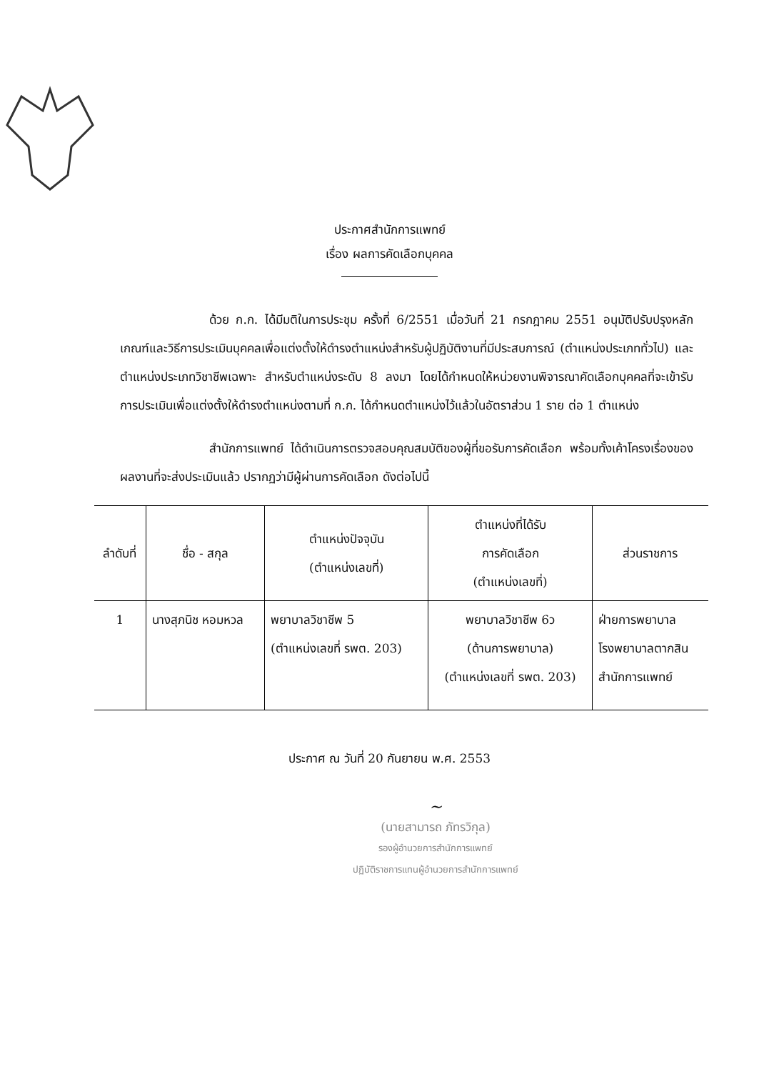ประกาศสำนักการแพทย์
เรื่อง ผลการคัดเลือกบุคคล
ด้วย ก.ก. ได้มีมติในการประชุม ครั้งที่ 6/2551 เมื่อวันที่ 21 กรกฎาคม 2551 อนุมัติปรับปรุงหลักเกณฑ์และวิธีการประเมินบุคคลเพื่อแต่งตั้งให้ดำรงตำแหน่งสำหรับผู้ปฏิบัติงานที่มีประสบการณ์ (ตำแหน่งประเภททั่วไป) และตำแหน่งประเภทวิชาชีพเฉพาะ สำหรับตำแหน่งระดับ 8 ลงมา โดยได้กำหนดให้หน่วยงานพิจารณาคัดเลือกบุคคลที่จะเข้ารับการประเมินเพื่อแต่งตั้งให้ดำรงตำแหน่งตามที่ ก.ก. ได้กำหนดตำแหน่งไว้แล้วในอัตราส่วน 1 ราย ต่อ 1 ตำแหน่ง
สำนักการแพทย์ ได้ดำเนินการตรวจสอบคุณสมบัติของผู้ที่ขอรับการคัดเลือก พร้อมทั้งเค้าโครงเรื่องของผลงานที่จะส่งประเมินแล้ว ปรากฏว่ามีผู้ผ่านการคัดเลือก ดังต่อไปนี้
| ลำดับที่ | ชื่อ - สกุล | ตำแหน่งปัจจุบัน (ตำแหน่งเลขที่) | ตำแหน่งที่ได้รับ การคัดเลือก (ตำแหน่งเลขที่) | ส่วนราชการ |
| --- | --- | --- | --- | --- |
| 1 | นางสุภนิช หอมหวล | พยาบาลวิชาชีพ 5 (ตำแหน่งเลขที่ รพต. 203) | พยาบาลวิชาชีพ 6ว (ด้านการพยาบาล) (ตำแหน่งเลขที่ รพต. 203) | ฝ่ายการพยาบาล โรงพยาบาลตากสิน สำนักการแพทย์ |
ประกาศ ณ วันที่ 20 กันยายน พ.ศ. 2553
~
(นายสามารถ ภัทรวิกุล)
รองผู้อำนวยการสำนักการแพทย์
ปฏิบัติราชการแทนผู้อำนวยการสำนักการแพทย์